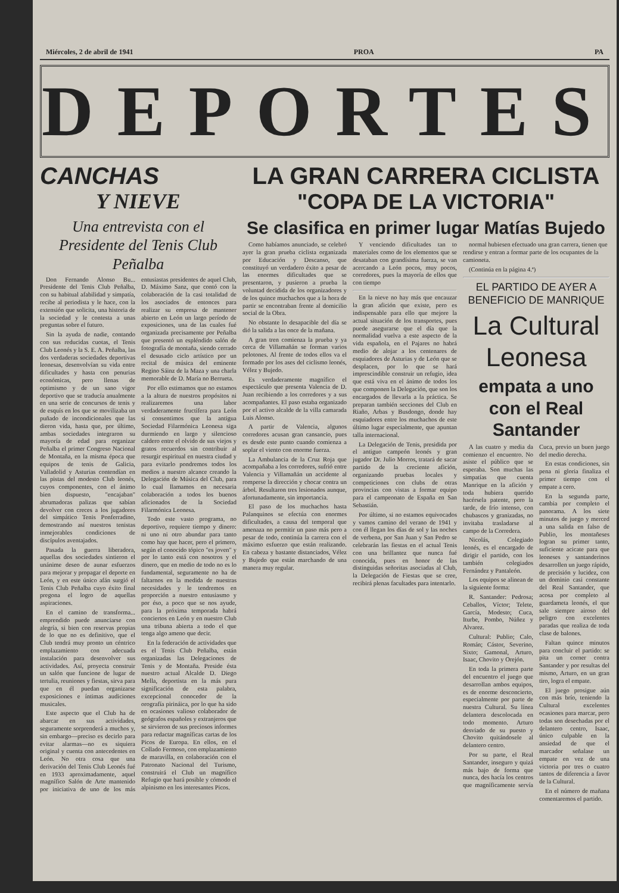Miércoles, 2 de abril de 1941 PROA PA
DEPORTES
CANCHAS
Y NIEVE
Una entrevista con el Presidente del Tenis Club Peñalba
Don Fernando Alonso Bu... Presidente del Tenis Club Peñalba, con su habitual afabilidad y simpatía, recibe al periodista y le hace, con la extensión que solicita, una historia de la sociedad y le contesta a unas preguntas sobre el futuro.
Sin la ayuda de nadie, contando con sus reducidas cuotas, el Tenis Club Leonés y la S. E. A. Peñalba, las dos verdaderas sociedades deportivas leonesas, desenvolvían su vida entre dificultades y hasta con penurias económicas, pero llenas de optimismo y de un sano vigor deportivo que se traducía anualmente en una serie de concursos de tenis y de esquís en los que se movilizaba un puñado de incondicionales que las dieron vida, hasta que, por último, ambas sociedades integraron su mayoría de edad para organizar Peñalba el primer Congreso Nacional de Montaña, en la misma época que equipos de tenis de Galicia, Valladolid y Asturias contendían en las pistas del modesto Club leonés, cuyos componentes, con el ánimo bien dispuesto, "encajaban" abrumadoras palizas que sabían devolver con creces a los jugadores del simpático Tenis Ponferradino, demostrando así nuestros tenistas inmejorables condiciones de discípulos aventajados.
Pasada la guerra liberadora, aquellas dos sociedades sintieron el unánime deseo de aunar esfuerzos para mejorar y propagar el deporte en León, y en este único afán surgió el Tenis Club Peñalba cuyo éxito final pregona el logro de aquellas aspiraciones.
En el camino de transforma... emprendido puede anunciarse con alegría, si bien con reservas propias de lo que no es definitivo, que el Club tendrá muy pronto un céntrico emplazamiento con adecuada instalación para desenvolver sus actividades. Así, proyecta construir un salón que funcione de lugar de tertulia, reuniones y fiestas, sirva para que en él puedan organizarse exposiciones e íntimas audiciones musicales.
Este aspecto que el Club ha de abarcar en sus actividades, seguramente sorprenderá a muchos y, sin embargo—preciso es decirlo para evitar alarmas—no es siquiera original y cuenta con antecedentes en León. No otra cosa que una derivación del Tenis Club Leonés fué en 1933 aproximadamente, aquel magnífico Salón de Arte mantenido por iniciativa de uno de los más entusiastas presidentes de aquel Club, D. Máximo Sanz, que contó con la colaboración de la casi totalidad de los asociados de entonces para realizar su empresa de mantener abierto en León un largo período de exposiciones, una de las cuales fué organizada precisamente por Peñalba que presentó un espléndido salón de fotografía de montaña, siendo cerrado el desusado ciclo artístico por un recital de música del eminente Regino Sáinz de la Maza y una charla memorable de D. María no Berrueta.
Por ello estimamos que no estamos a la altura de nuestros propósitos ni realizaremos una labor verdaderamente fructífera para León si consentimos que la antigua Sociedad Filarmónica Leonesa siga durmiendo en largo y silencioso caldero entre el olvido de sus viejos y gratos recuerdos sin contribuir al resurgir espiritual en nuestra ciudad y para evitarlo pondremos todos los medios a nuestro alcance creando la Delegación de Música del Club, para lo cual llamamos en necesaria colaboración a todos los buenos aficionados de la Sociedad Filarmónica Leonesa.
Todo este vasto programa, no deportivo, requiere tiempo y dinero: ni uno ni otro abundar para tanto como hay que hacer, pero el primero, según el conocido tópico "es joven" y por lo tanto está con nosotros y el dinero, que en medio de todo no es lo fundamental, seguramente no ha de faltarnos en la medida de nuestras necesidades y le tendremos en proporción a nuestro entusiasmo y por éso, a poco que se nos ayude, para la próxima temporada habrá conciertos en León y en nuestro Club una tribuna abierta a todo el que tenga algo ameno que decir.
En la federación de actividades que es el Tenis Club Peñalba, están organizadas las Delegaciones de Tenis y de Montaña. Preside ésta nuestro actual Alcalde D. Diego Mella, deportista en la más pura significación de esta palabra, excepcional conocedor de la orografía pirináica, por lo que ha sido en ocasiones valioso colaborador de geógrafos españoles y extranjeros que se sirvieron de sus preciosos informes para redactar magníficas cartas de los Picos de Europa. En ellos, en el Collado Fermoso, con emplazamiento de maravilla, en colaboración con el Patronato Nacional del Turismo, construirá el Club un magnífico Refugio que hará posible y cómodo el alpinismo en los interesantes Picos.
LA GRAN CARRERA CICLISTA
"COPA DE LA VICTORIA"
Se clasifica en primer lugar Matías Bujedo
Como habíamos anunciado, se celebró ayer la gran prueba ciclista organizada por Educación y Descanso, que constituyó un verdadero éxito a pesar de las enormes dificultades que se presentaron, y pusieron a prueba la voluntad decidida de los organizadores y de los quince muchachos que a la hora de partir se encontraban frente al domicilio social de la Obra.
No obstante lo desapacible del día se dió la salida a las once de la mañana.
A gran tren comienza la prueba y ya cerca de Villamañán se forman varios pelotones. Al frente de todos ellos va el formado por los ases del ciclismo leonés, Vélez y Bujedo.
Es verdaderamente magnífico el espectáculo que presenta Valencia de D. Juan recibiendo a los corredores y a sus acompañantes. El paso estaba organizado por el activo alcalde de la villa camarada Luis Alonso.
A partir de Valencia, algunos corredores acusan gran cansancio, pues es desde este punto cuando comienza a soplar el viento con enorme fuerza.
La Ambulancia de la Cruz Roja que acompañaba a los corredores, sufrió entre Valencia y Villamañán un accidente al romperse la dirección y chocar contra un árbol. Resultaron tres lesionados aunque, afortunadamente, sin importancia.
El paso de los muchachos hasta Palanquinos se efectúa con enormes dificultades, a causa del temporal que amenaza no permitir un paso más pero a pesar de todo, continúa la carrera con el máximo esfuerzo que están realizando. En cabeza y bastante distanciados, Vélez y Bujedo que están marchando de una manera muy regular.
Y venciendo dificultades tan to materiales como de los elementos que se desataban con grandísima fuerza, se van acercando a León pocos, muy pocos, corredores, pues la mayoría de ellos que con tiempo
En la nieve no hay más que encauzar la gran afición que existe, pero es indispensable para ello que mejore la actual situación de los transportes, pues puede asegurarse que el día que la normalidad vuelva a este aspecto de la vida española, en el Pajares no habrá medio de alojar a los centenares de esquiadores de Asturias y de León que se desplacen, por lo que se hará imprescindible construir un refugio, idea que está viva en el ánimo de todos los que componen la Delegación, que son los encargados de llevarla a la práctica. Se preparan también secciones del Club en Riaño, Arbas y Busdongo, donde hay esquiadores entre los muchachos de este último lugar especialmente, que apuntan talla internacional.
La Delegación de Tenis, presidida por el antiguo campeón leonés y gran jugador Dr. Julio Morros, tratará de sacar partido de la creciente afición, organizando pruebas locales y competiciones con clubs de otras provincias con vistas a formar equipo para el campeonato de España en San Sebastián.
Por último, si no estamos equivocados y vamos camino del verano de 1941 y con él llegan los días de sol y las noches de verbena, por San Juan y San Pedro se celebrarán las fiestas en el actual Tenis con una brillantez que nunca fué conocida, pues en honor de las distinguidas señoritas asociadas al Club, la Delegación de Fiestas que se cree, recibirá plenas facultades para intentarlo.
normal hubiesen efectuado una gran carrera, tienen que rendirse y entran a formar parte de los ocupantes de la camioneta.
(Continúa en la página 4.ª)
EL PARTIDO DE AYER A BENEFICIO DE MANRIQUE
La Cultural Leonesa
empata a uno con el Real Santander
A las cuatro y media da comienzo el encuentro. No asiste el público que se esperaba. Son muchas las simpatías que cuenta Manrique en la afición y toda hubiera querido hacérsela patente, pero la tarde, de frío intenso, con chubascos y granizadas, no invitaba trasladarse al campo de la Corredera.
Nicolás, Colegiado leonés, es el encargado de dirigir el partido, con los también colegiados Fernández y Pantaleón.
Los equipos se alinean de la siguiente forma:
R. Santander: Pedrosa; Ceballos, Víctor; Telete, García, Modesto; Cuca, Iturbe, Pombo, Núñez y Alvarez.
Cultural: Publio; Calo, Román; Cástor, Severino, Sixto; Gamonal, Arturo, Isaac, Chovito y Orejón.
En toda la primera parte del encuentro el juego que desarrollan ambos equipos, es de enorme desconcierto, especialmente por parte de nuestra Cultural. Su línea delantera descolocada en todo momento. Arturo desviado de su puesto y Chovito quitándosele al delantero centro.
Por su parte, el Real Santander, inseguro y quizá más bajo de forma que nunca, des hacía los centros que magníficamente servía Cuca, previo un buen juego del medio derecha.
En estas condiciones, sin pena ni gloria finaliza el primer tiempo con el empate a cero.
En la segunda parte, cambia por completo el panorama. A los siete minutos de juego y merced a una salida en falso de Publio, los montañeses logran su primer tanto, suficiente acicate para que leoneses y santanderinos desarrollen un juego rápido, de precisión y lucidez, con un dominio casi constante del Real Santander, que acosa por completo al guardameta leonés, el que sale siempre airoso del peligro con excelentes paradas que realiza de toda clase de balones.
Faltan quince minutos para concluir el partido: se pita un corner contra Santander y por resultas del mismo, Arturo, en un gran tiro, logra el empate.
El juego prosigue aún con más brío, teniendo la Cultural excelentes ocasiones para marcar, pero todas son desechadas por el delantero centro, Isaac, único culpable en la ansiedad de que el marcador señalase un empate en vez de una victoria por tres o cuatro tantos de diferencia a favor de la Cultural.
En el número de mañana comentaremos el partido.